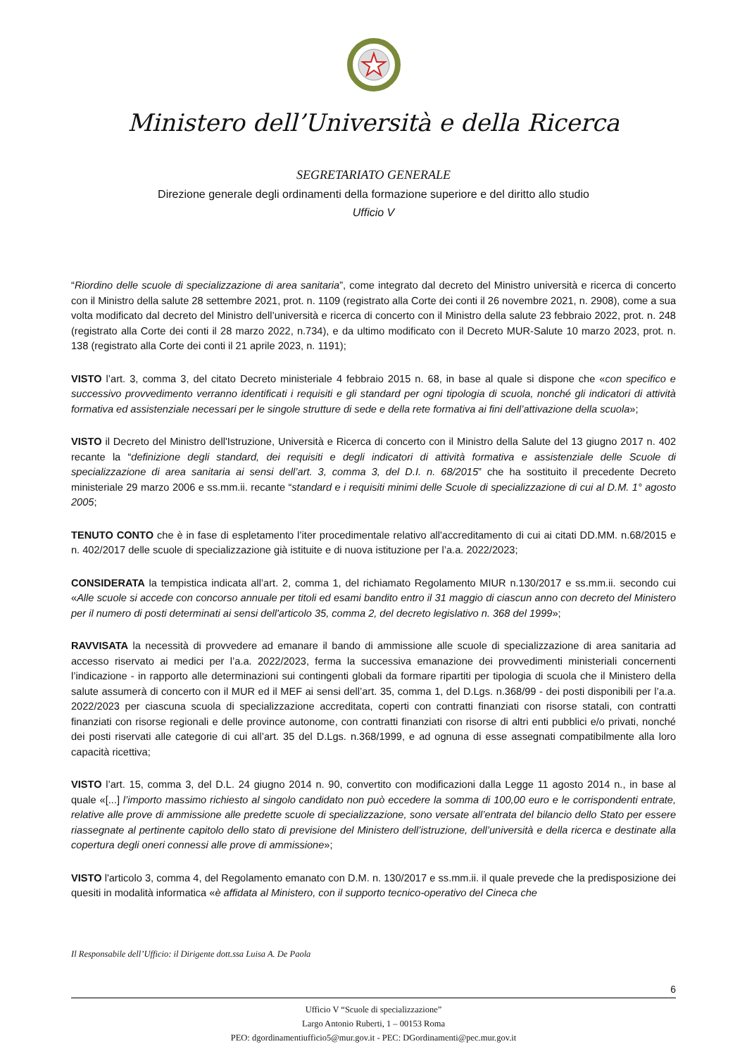Ministero dell’Università e della Ricerca
SEGRETARIATO GENERALE
Direzione generale degli ordinamenti della formazione superiore e del diritto allo studio
Ufficio V
“Riordino delle scuole di specializzazione di area sanitaria”, come integrato dal decreto del Ministro università e ricerca di concerto con il Ministro della salute 28 settembre 2021, prot. n. 1109 (registrato alla Corte dei conti il 26 novembre 2021, n. 2908), come a sua volta modificato dal decreto del Ministro dell’università e ricerca di concerto con il Ministro della salute 23 febbraio 2022, prot. n. 248 (registrato alla Corte dei conti il 28 marzo 2022, n.734), e da ultimo modificato con il Decreto MUR-Salute 10 marzo 2023, prot. n. 138 (registrato alla Corte dei conti il 21 aprile 2023, n. 1191);
VISTO l’art. 3, comma 3, del citato Decreto ministeriale 4 febbraio 2015 n. 68, in base al quale si dispone che «con specifico e successivo provvedimento verranno identificati i requisiti e gli standard per ogni tipologia di scuola, nonché gli indicatori di attività formativa ed assistenziale necessari per le singole strutture di sede e della rete formativa ai fini dell’attivazione della scuola»;
VISTO il Decreto del Ministro dell'Istruzione, Università e Ricerca di concerto con il Ministro della Salute del 13 giugno 2017 n. 402 recante la “definizione degli standard, dei requisiti e degli indicatori di attività formativa e assistenziale delle Scuole di specializzazione di area sanitaria ai sensi dell’art. 3, comma 3, del D.I. n. 68/2015” che ha sostituito il precedente Decreto ministeriale 29 marzo 2006 e ss.mm.ii. recante “standard e i requisiti minimi delle Scuole di specializzazione di cui al D.M. 1° agosto 2005;
TENUTO CONTO che è in fase di espletamento l’iter procedimentale relativo all'accreditamento di cui ai citati DD.MM. n.68/2015 e n. 402/2017 delle scuole di specializzazione già istituite e di nuova istituzione per l’a.a. 2022/2023;
CONSIDERATA la tempistica indicata all’art. 2, comma 1, del richiamato Regolamento MIUR n.130/2017 e ss.mm.ii. secondo cui «Alle scuole si accede con concorso annuale per titoli ed esami bandito entro il 31 maggio di ciascun anno con decreto del Ministero per il numero di posti determinati ai sensi dell'articolo 35, comma 2, del decreto legislativo n. 368 del 1999»;
RAVVISATA la necessità di provvedere ad emanare il bando di ammissione alle scuole di specializzazione di area sanitaria ad accesso riservato ai medici per l’a.a. 2022/2023, ferma la successiva emanazione dei provvedimenti ministeriali concernenti l’indicazione - in rapporto alle determinazioni sui contingenti globali da formare ripartiti per tipologia di scuola che il Ministero della salute assumerà di concerto con il MUR ed il MEF ai sensi dell’art. 35, comma 1, del D.Lgs. n.368/99 - dei posti disponibili per l’a.a. 2022/2023 per ciascuna scuola di specializzazione accreditata, coperti con contratti finanziati con risorse statali, con contratti finanziati con risorse regionali e delle province autonome, con contratti finanziati con risorse di altri enti pubblici e/o privati, nonché dei posti riservati alle categorie di cui all’art. 35 del D.Lgs. n.368/1999, e ad ognuna di esse assegnati compatibilmente alla loro capacità ricettiva;
VISTO l’art. 15, comma 3, del D.L. 24 giugno 2014 n. 90, convertito con modificazioni dalla Legge 11 agosto 2014 n., in base al quale «[...] l’importo massimo richiesto al singolo candidato non può eccedere la somma di 100,00 euro e le corrispondenti entrate, relative alle prove di ammissione alle predette scuole di specializzazione, sono versate all’entrata del bilancio dello Stato per essere riassegnate al pertinente capitolo dello stato di previsione del Ministero dell’istruzione, dell’università e della ricerca e destinate alla copertura degli oneri connessi alle prove di ammissione»;
VISTO l'articolo 3, comma 4, del Regolamento emanato con D.M. n. 130/2017 e ss.mm.ii. il quale prevede che la predisposizione dei quesiti in modalità informatica «è affidata al Ministero, con il supporto tecnico-operativo del Cineca che
Il Responsabile dell’Ufficio: il Dirigente dott.ssa Luisa A. De Paola
6
Ufficio V “Scuole di specializzazione”
Largo Antonio Ruberti, 1 – 00153 Roma
PEO: dgordinamentiufficio5@mur.gov.it - PEC: DGordinamenti@pec.mur.gov.it